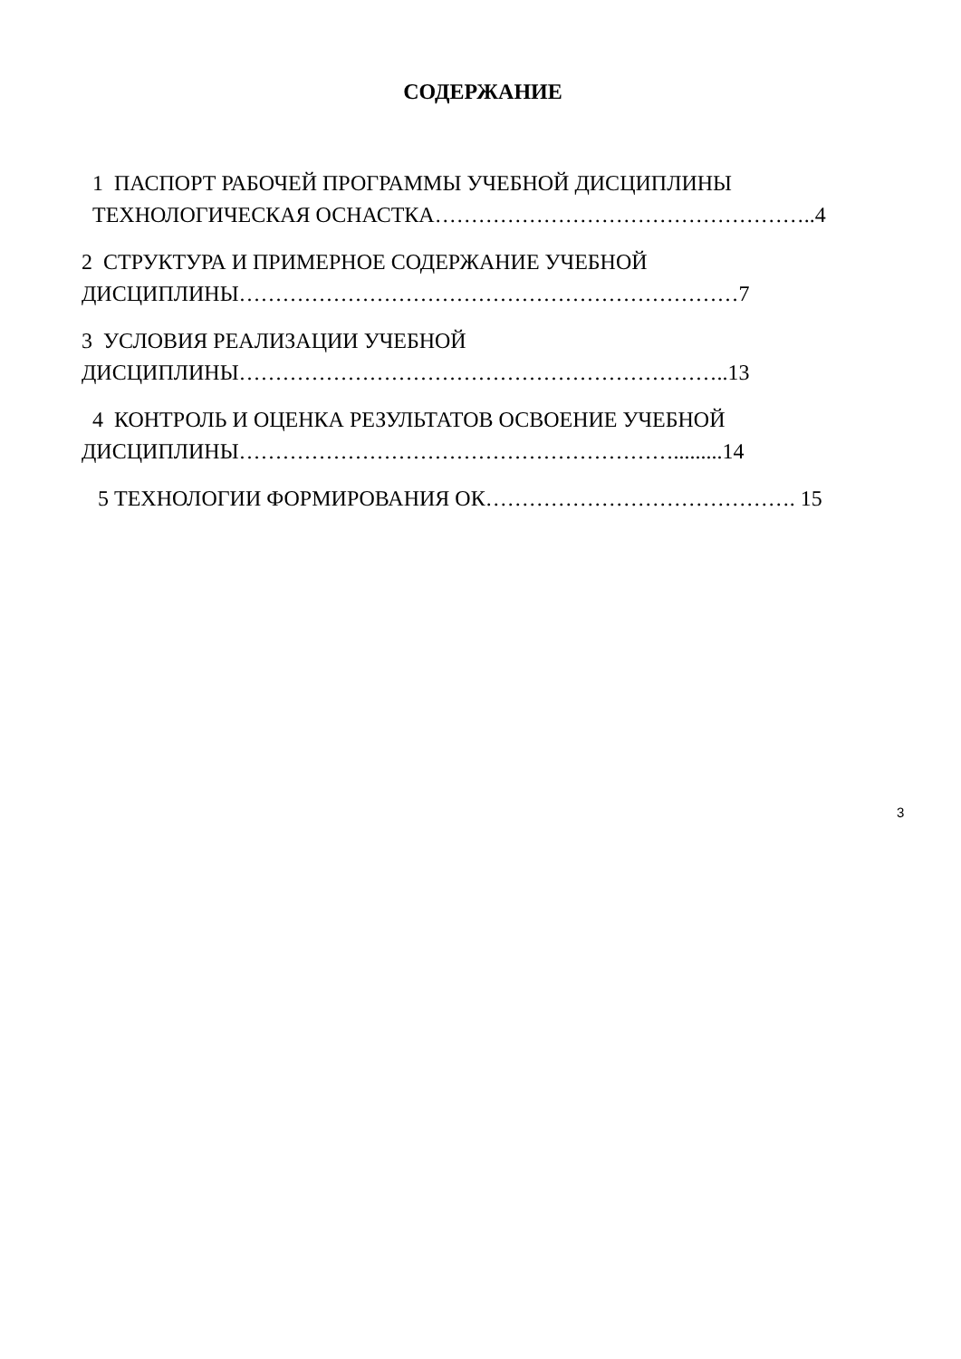СОДЕРЖАНИЕ
1 ПАСПОРТ РАБОЧЕЙ ПРОГРАММЫ УЧЕБНОЙ ДИСЦИПЛИНЫ
ТЕХНОЛОГИЧЕСКАЯ ОСНАСТКА……………………………………………..4
2 СТРУКТУРА И ПРИМЕРНОЕ СОДЕРЖАНИЕ УЧЕБНОЙ
ДИСЦИПЛИНЫ……………………………………………………………7
3 УСЛОВИЯ РЕАЛИЗАЦИИ УЧЕБНОЙ
ДИСЦИПЛИНЫ…………………………………………………………..13
4 КОНТРОЛЬ И ОЦЕНКА РЕЗУЛЬТАТОВ ОСВОЕНИЕ УЧЕБНОЙ
ДИСЦИПЛИНЫ…………………………………………………….........14
5 ТЕХНОЛОГИИ ФОРМИРОВАНИЯ ОК……………………………………. 15
3